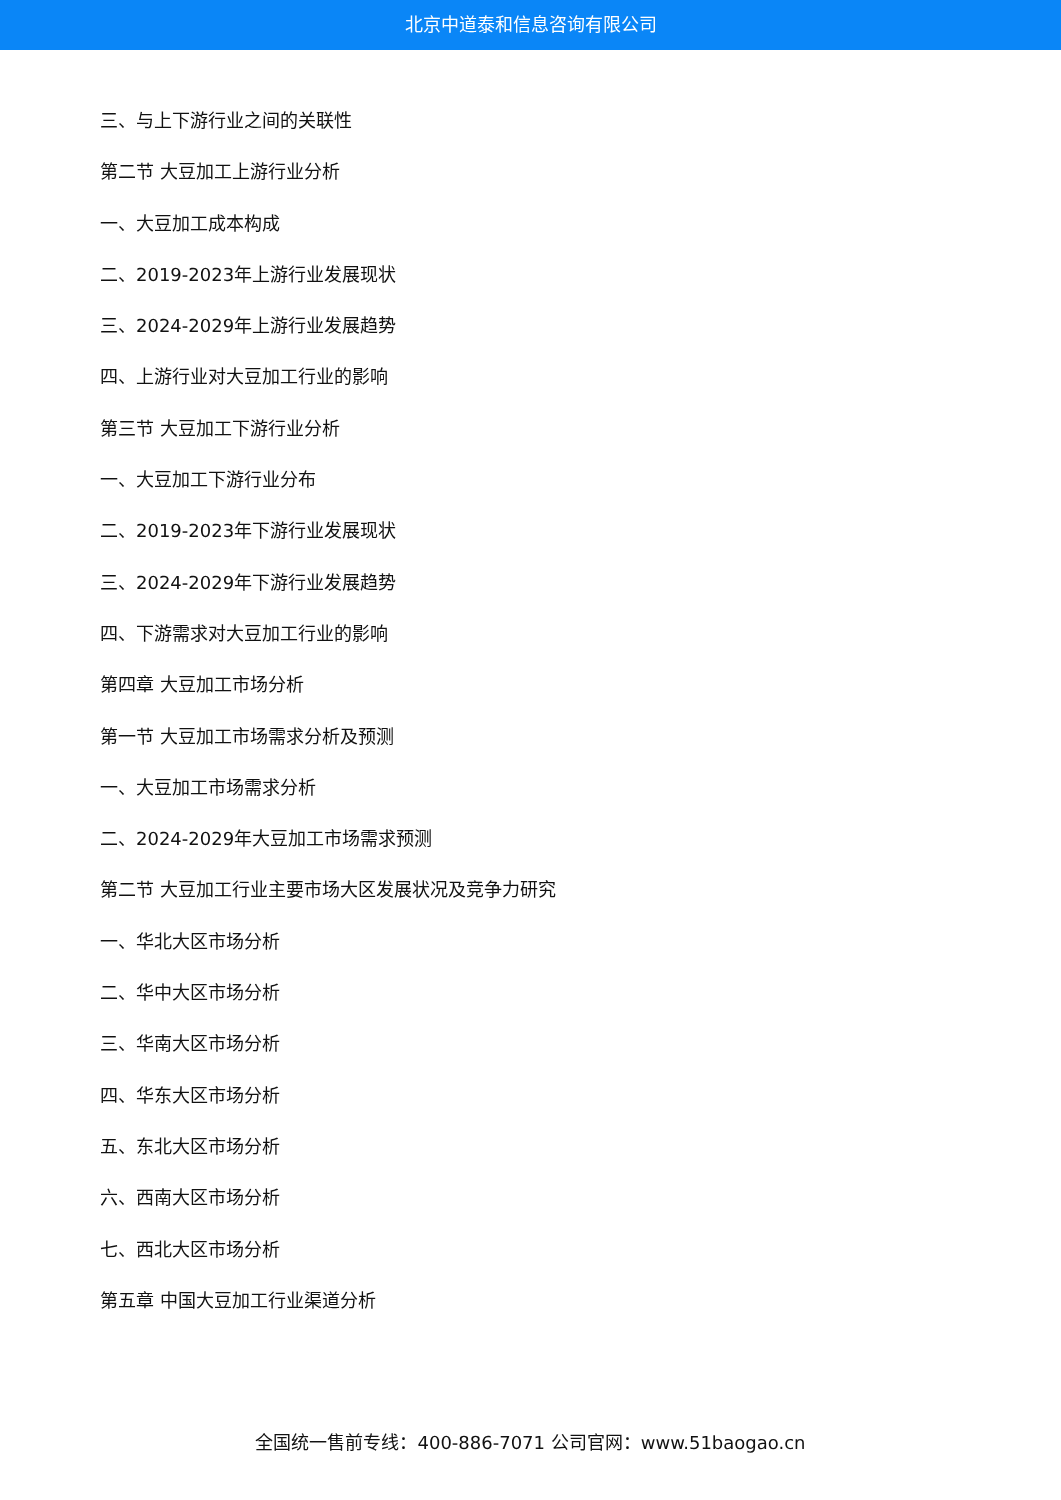北京中道泰和信息咨询有限公司
三、与上下游行业之间的关联性
第二节 大豆加工上游行业分析
一、大豆加工成本构成
二、2019-2023年上游行业发展现状
三、2024-2029年上游行业发展趋势
四、上游行业对大豆加工行业的影响
第三节 大豆加工下游行业分析
一、大豆加工下游行业分布
二、2019-2023年下游行业发展现状
三、2024-2029年下游行业发展趋势
四、下游需求对大豆加工行业的影响
第四章 大豆加工市场分析
第一节 大豆加工市场需求分析及预测
一、大豆加工市场需求分析
二、2024-2029年大豆加工市场需求预测
第二节 大豆加工行业主要市场大区发展状况及竞争力研究
一、华北大区市场分析
二、华中大区市场分析
三、华南大区市场分析
四、华东大区市场分析
五、东北大区市场分析
六、西南大区市场分析
七、西北大区市场分析
第五章 中国大豆加工行业渠道分析
全国统一售前专线：400-886-7071 公司官网：www.51baogao.cn